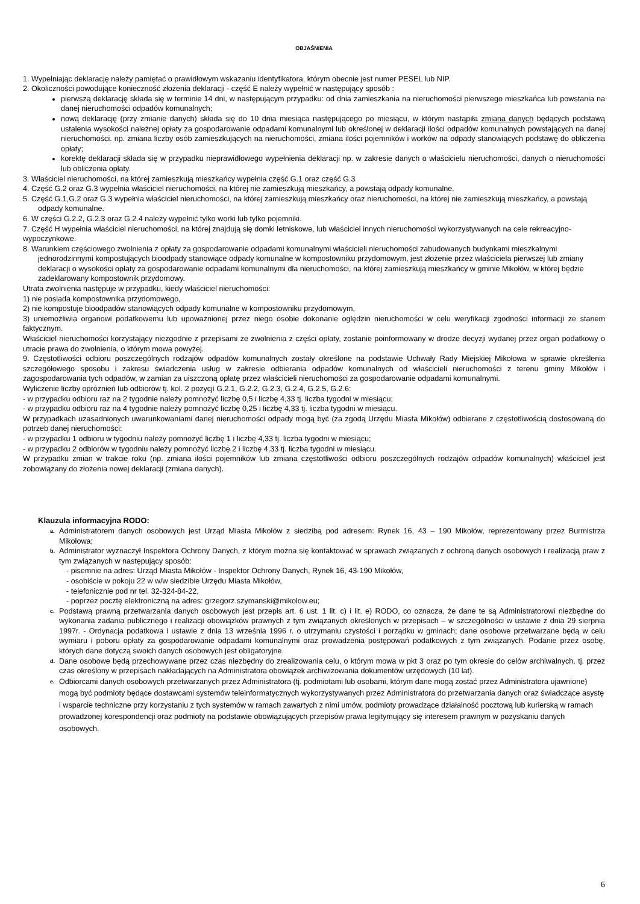OBJAŚNIENIA
1. Wypełniając deklarację należy pamiętać o prawidłowym wskazaniu identyfikatora, którym obecnie jest numer PESEL lub NIP.
2. Okoliczności powodujące konieczność złożenia deklaracji - część E należy wypełnić w następujący sposób :
pierwszą deklarację składa się w terminie 14 dni, w następującym przypadku: od dnia zamieszkania na nieruchomości pierwszego mieszkańca lub powstania na danej nieruchomości odpadów komunalnych;
nową deklarację (przy zmianie danych) składa się do 10 dnia miesiąca następującego po miesiącu, w którym nastąpiła zmiana danych będących podstawą ustalenia wysokości należnej opłaty za gospodarowanie odpadami komunalnymi lub określonej w deklaracji ilości odpadów komunalnych powstających na danej nieruchomości. np. zmiana liczby osób zamieszkujących na nieruchomości, zmiana ilości pojemników i worków na odpady stanowiących podstawę do obliczenia opłaty;
korektę deklaracji składa się w przypadku nieprawidłowego wypełnienia deklaracji np. w zakresie danych o właścicielu nieruchomości, danych o nieruchomości lub obliczenia opłaty.
3. Właściciel nieruchomości, na której zamieszkują mieszkańcy wypełnia część G.1 oraz część G.3
4. Część G.2 oraz G.3 wypełnia właściciel nieruchomości, na której nie zamieszkują mieszkańcy, a powstają odpady komunalne.
5. Część G.1,G.2 oraz G.3 wypełnia właściciel nieruchomości, na której zamieszkują mieszkańcy oraz nieruchomości, na której nie zamieszkują mieszkańcy, a powstają odpady komunalne.
6. W części G.2.2, G.2.3 oraz G.2.4 należy wypełnić tylko worki lub tylko pojemniki.
7. Część H wypełnia właściciel nieruchomości, na której znajdują się domki letniskowe, lub właściciel innych nieruchomości wykorzystywanych na cele rekreacyjno-wypoczynkowe.
8. Warunkiem częściowego zwolnienia z opłaty za gospodarowanie odpadami komunalnymi właścicieli nieruchomości zabudowanych budynkami mieszkalnymi jednorodzinnymi kompostujących bioodpady stanowiące odpady komunalne w kompostowniku przydomowym, jest złożenie przez właściciela pierwszej lub zmiany deklaracji o wysokości opłaty za gospodarowanie odpadami komunalnymi dla nieruchomości, na której zamieszkują mieszkańcy w gminie Mikołów, w której będzie zadeklarowany kompostownik przydomowy.
Utrata zwolnienia następuje w przypadku, kiedy właściciel nieruchomości:
1) nie posiada kompostownika przydomowego,
2) nie kompostuje bioodpadów stanowiących odpady komunalne w kompostowniku przydomowym,
3) uniemożliwia organowi podatkowemu lub upoważnionej przez niego osobie dokonanie oględzin nieruchomości w celu weryfikacji zgodności informacji ze stanem faktycznym.
Właściciel nieruchomości korzystający niezgodnie z przepisami ze zwolnienia z części opłaty, zostanie poinformowany w drodze decyzji wydanej przez organ podatkowy o utracie prawa do zwolnienia, o którym mowa powyżej.
9. Częstotliwości odbioru poszczególnych rodzajów odpadów komunalnych zostały określone na podstawie Uchwały Rady Miejskiej Mikołowa w sprawie określenia szczegółowego sposobu i zakresu świadczenia usług w zakresie odbierania odpadów komunalnych od właścicieli nieruchomości z terenu gminy Mikołów i zagospodarowania tych odpadów, w zamian za uiszczoną opłatę przez właścicieli nieruchomości za gospodarowanie odpadami komunalnymi.
Wyliczenie liczby opróżnień lub odbiorów tj. kol. 2 pozycji G.2.1, G.2.2, G.2.3, G.2.4, G.2.5, G.2.6:
- w przypadku odbioru raz na 2 tygodnie należy pomnożyć liczbę 0,5 i liczbę 4,33 tj. liczba tygodni w miesiącu;
- w przypadku odbioru raz na 4 tygodnie należy pomnożyć liczbę 0,25 i liczbę 4,33 tj. liczba tygodni w miesiącu.
W przypadkach uzasadnionych uwarunkowaniami danej nieruchomości odpady mogą być (za zgodą Urzędu Miasta Mikołów) odbierane z częstotliwością dostosowaną do potrzeb danej nieruchomości:
- w przypadku 1 odbioru w tygodniu należy pomnożyć liczbę 1 i liczbę 4,33 tj. liczba tygodni w miesiącu;
- w przypadku 2 odbiorów w tygodniu należy pomnożyć liczbę 2 i liczbę 4,33 tj. liczba tygodni w miesiącu.
W przypadku zmian w trakcie roku (np. zmiana ilości pojemników lub zmiana częstotliwości odbioru poszczególnych rodzajów odpadów komunalnych) właściciel jest zobowiązany do złożenia nowej deklaracji (zmiana danych).
Klauzula informacyjna RODO:
a. Administratorem danych osobowych jest Urząd Miasta Mikołów z siedzibą pod adresem: Rynek 16, 43 – 190 Mikołów, reprezentowany przez Burmistrza Mikołowa;
b. Administrator wyznaczył Inspektora Ochrony Danych, z którym można się kontaktować w sprawach związanych z ochroną danych osobowych i realizacją praw z tym związanych w następujący sposób:
- pisemnie na adres: Urząd Miasta Mikołów - Inspektor Ochrony Danych, Rynek 16, 43-190 Mikołów,
- osobiście w pokoju 22 w w/w siedzibie Urzędu Miasta Mikołów,
- telefonicznie pod nr tel. 32-324-84-22,
- poprzez pocztę elektroniczną na adres: grzegorz.szymanski@mikolow.eu;
c. Podstawą prawną przetwarzania danych osobowych jest przepis art. 6 ust. 1 lit. c) i lit. e) RODO, co oznacza, że dane te są Administratorowi niezbędne do wykonania zadania publicznego i realizacji obowiązków prawnych z tym związanych określonych w przepisach – w szczególności w ustawie z dnia 29 sierpnia 1997r. - Ordynacja podatkowa i ustawie z dnia 13 września 1996 r. o utrzymaniu czystości i porządku w gminach; dane osobowe przetwarzane będą w celu wymiaru i poboru opłaty za gospodarowanie odpadami komunalnymi oraz prowadzenia postępowań podatkowych z tym związanych. Podanie przez osobę, których dane dotyczą swoich danych osobowych jest obligatoryjne.
d. Dane osobowe będą przechowywane przez czas niezbędny do zrealizowania celu, o którym mowa w pkt 3 oraz po tym okresie do celów archiwalnych, tj. przez czas określony w przepisach nakładających na Administratora obowiązek archiwizowania dokumentów urzędowych (10 lat).
e. Odbiorcami danych osobowych przetwarzanych przez Administratora (tj. podmiotami lub osobami, którym dane mogą zostać przez Administratora ujawnione) mogą być podmioty będące dostawcami systemów teleinformatycznych wykorzystywanych przez Administratora do przetwarzania danych oraz świadczące asystę i wsparcie techniczne przy korzystaniu z tych systemów w ramach zawartych z nimi umów, podmioty prowadzące działalność pocztową lub kurierską w ramach prowadzonej korespondencji oraz podmioty na podstawie obowiązujących przepisów prawa legitymujący się interesem prawnym w pozyskaniu danych osobowych.
6